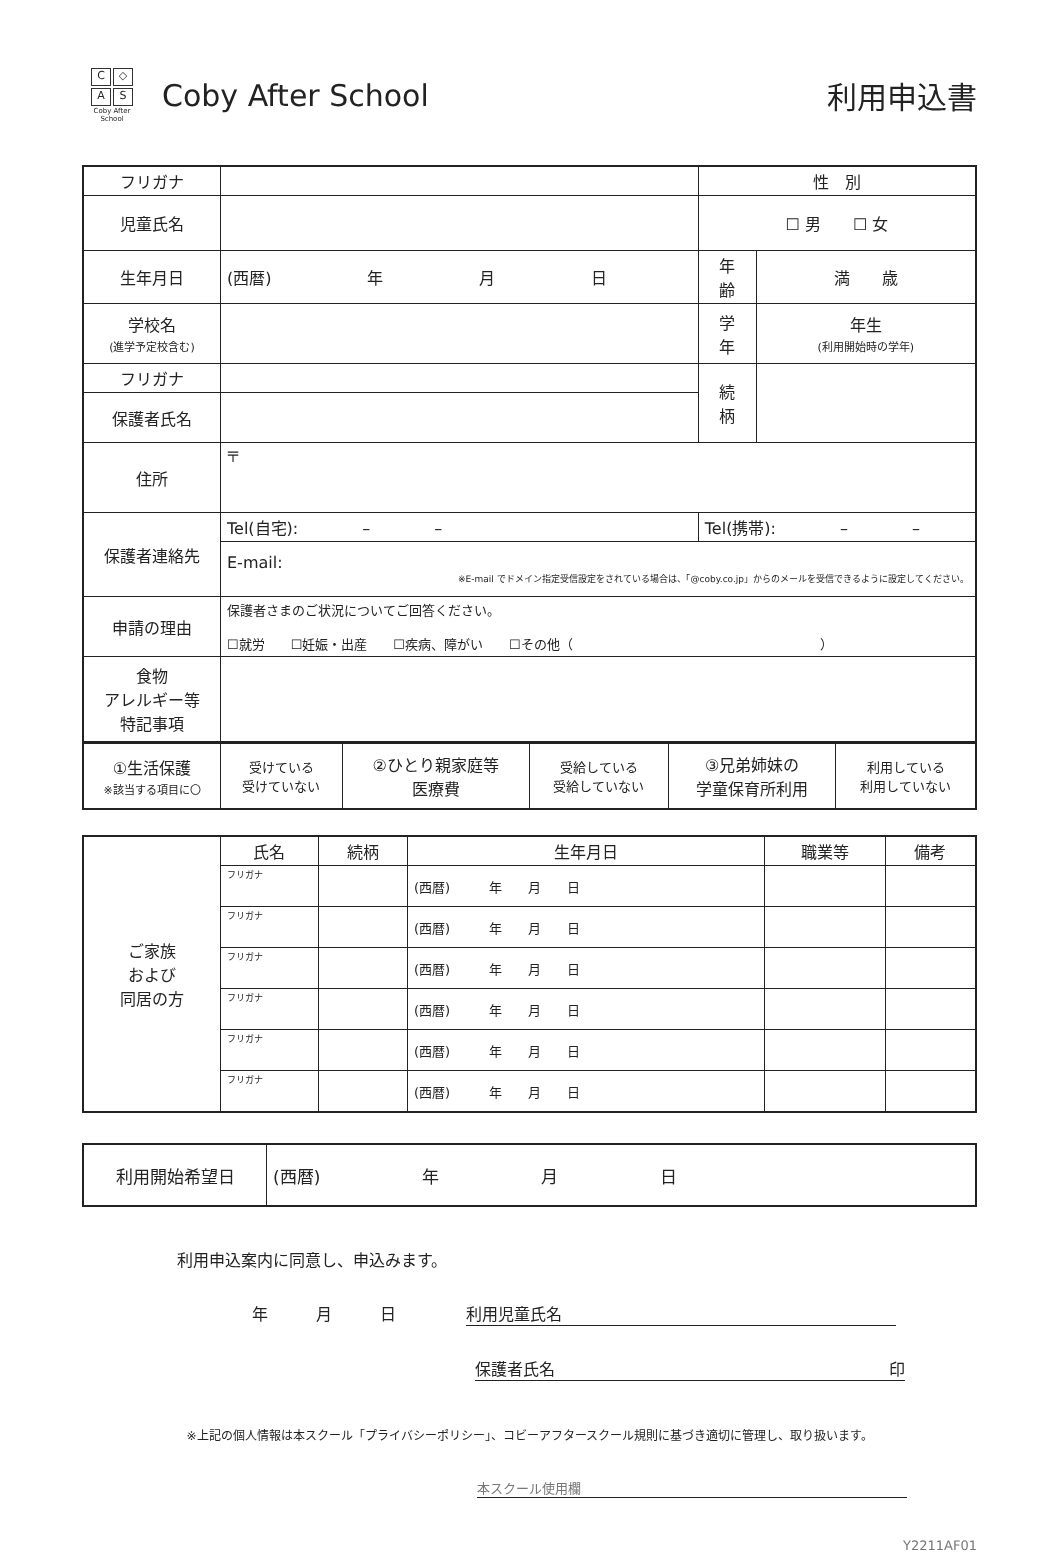C ◇
A S
Coby After School
Coby After School 利用申込書
| フリガナ | | | 性 別 | |
| 児童氏名 | | | ☐ 男 ☐ 女 | |
| 生年月日 | (西暦) 年 月 日 | | 年 齢 | 満 歳 |
| 学校名 (進学予定校含む) | | | 学 年 | 年生 (利用開始時の学年) |
| フリガナ | | | 続 柄 | |
| 保護者氏名 | | | | |
| 住所 | 〒 | | | |
| 保護者連絡先 | Tel(自宅): – – | Tel(携帯): – – | | |
| | E-mail: ※E-mail でドメイン指定受信設定をされている場合は、「@coby.co.jp」からのメールを受信できるように設定してください。 | | | |
| 申請の理由 | 保護者さまのご状況についてご回答ください。 ☐就労 ☐妊娠・出産 ☐疾病、障がい ☐その他（ ） | | | |
| 食物 アレルギー等 特記事項 | | | | |
| ①生活保護 ※該当する項目に〇 | 受けている 受けていない | ②ひとり親家庭等 医療費 | 受給している 受給していない | ③兄弟姉妹の 学童保育所利用 | 利用している 利用していない |
| ご家族 および 同居の方 | 氏名 | 続柄 | 生年月日 | 職業等 | 備考 |
| | フリガナ | | (西暦) 年 月 日 | | |
| | フリガナ | | (西暦) 年 月 日 | | |
| | フリガナ | | (西暦) 年 月 日 | | |
| | フリガナ | | (西暦) 年 月 日 | | |
| | フリガナ | | (西暦) 年 月 日 | | |
| | フリガナ | | (西暦) 年 月 日 | | |
| 利用開始希望日 | (西暦) 年 月 日 |
利用申込案内に同意し、申込みます。
年　　　月　　　日 利用児童氏名
保護者氏名 印
※上記の個人情報は本スクール「プライバシーポリシー」、コビーアフタースクール規則に基づき適切に管理し、取り扱います。
本スクール使用欄
Y2211AF01